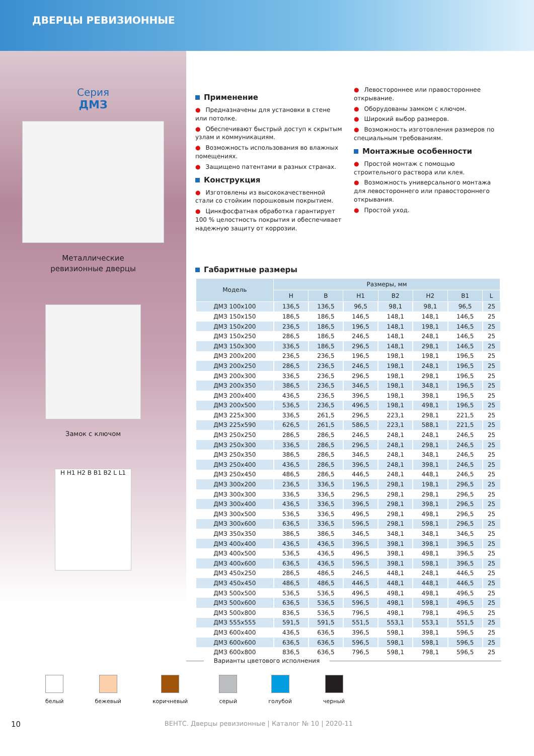ДВЕРЦЫ РЕВИЗИОННЫЕ
Серия
ДМЗ
Металлические
ревизионные дверцы
Замок с ключом
H H1 H2 B B1 B2 L L1
Применение
● Предназначены для установки в стене или потолке.
● Обеспечивают быстрый доступ к скрытым узлам и коммуникациям.
● Возможность использования во влажных помещениях.
● Защищено патентами в разных странах.
Конструкция
● Изготовлены из высококачественной стали со стойким порошковым покрытием.
● Цинкфосфатная обработка гарантирует 100 % целостность покрытия и обеспечивает надежную защиту от коррозии.
● Левостороннее или правостороннее открывание.
● Оборудованы замком с ключом.
● Широкий выбор размеров.
● Возможность изготовления размеров по специальным требованиям.
Монтажные особенности
● Простой монтаж с помощью строительного раствора или клея.
● Возможность универсального монтажа для левостороннего или правостороннего открывания.
● Простой уход.
Габаритные размеры
| Модель | Размеры, мм | | | | | | |
| --- | --- | --- | --- | --- | --- | --- | --- |
| | H | B | H1 | B2 | H2 | B1 | L |
| ДМЗ 100х100 | 136,5 | 136,5 | 96,5 | 98,1 | 98,1 | 96,5 | 25 |
| ДМЗ 150х150 | 186,5 | 186,5 | 146,5 | 148,1 | 148,1 | 146,5 | 25 |
| ДМЗ 150х200 | 236,5 | 186,5 | 196,5 | 148,1 | 198,1 | 146,5 | 25 |
| ДМЗ 150х250 | 286,5 | 186,5 | 246,5 | 148,1 | 248,1 | 146,5 | 25 |
| ДМЗ 150х300 | 336,5 | 186,5 | 296,5 | 148,1 | 298,1 | 146,5 | 25 |
| ДМЗ 200х200 | 236,5 | 236,5 | 196,5 | 198,1 | 198,1 | 196,5 | 25 |
| ДМЗ 200х250 | 286,5 | 236,5 | 246,5 | 198,1 | 248,1 | 196,5 | 25 |
| ДМЗ 200х300 | 336,5 | 236,5 | 296,5 | 198,1 | 298,1 | 196,5 | 25 |
| ДМЗ 200х350 | 386,5 | 236,5 | 346,5 | 198,1 | 348,1 | 196,5 | 25 |
| ДМЗ 200х400 | 436,5 | 236,5 | 396,5 | 198,1 | 398,1 | 196,5 | 25 |
| ДМЗ 200х500 | 536,5 | 236,5 | 496,5 | 198,1 | 498,1 | 196,5 | 25 |
| ДМЗ 225х300 | 336,5 | 261,5 | 296,5 | 223,1 | 298,1 | 221,5 | 25 |
| ДМЗ 225х590 | 626,5 | 261,5 | 586,5 | 223,1 | 588,1 | 221,5 | 25 |
| ДМЗ 250х250 | 286,5 | 286,5 | 246,5 | 248,1 | 248,1 | 246,5 | 25 |
| ДМЗ 250х300 | 336,5 | 286,5 | 296,5 | 248,1 | 298,1 | 246,5 | 25 |
| ДМЗ 250х350 | 386,5 | 286,5 | 346,5 | 248,1 | 348,1 | 246,5 | 25 |
| ДМЗ 250х400 | 436,5 | 286,5 | 396,5 | 248,1 | 398,1 | 246,5 | 25 |
| ДМЗ 250х450 | 486,5 | 286,5 | 446,5 | 248,1 | 448,1 | 246,5 | 25 |
| ДМЗ 300х200 | 236,5 | 336,5 | 196,5 | 298,1 | 198,1 | 296,5 | 25 |
| ДМЗ 300х300 | 336,5 | 336,5 | 296,5 | 298,1 | 298,1 | 296,5 | 25 |
| ДМЗ 300х400 | 436,5 | 336,5 | 396,5 | 298,1 | 398,1 | 296,5 | 25 |
| ДМЗ 300х500 | 536,5 | 336,5 | 496,5 | 298,1 | 498,1 | 296,5 | 25 |
| ДМЗ 300х600 | 636,5 | 336,5 | 596,5 | 298,1 | 598,1 | 296,5 | 25 |
| ДМЗ 350х350 | 386,5 | 386,5 | 346,5 | 348,1 | 348,1 | 346,5 | 25 |
| ДМЗ 400х400 | 436,5 | 436,5 | 396,5 | 398,1 | 398,1 | 396,5 | 25 |
| ДМЗ 400х500 | 536,5 | 436,5 | 496,5 | 398,1 | 498,1 | 396,5 | 25 |
| ДМЗ 400х600 | 636,5 | 436,5 | 596,5 | 398,1 | 598,1 | 396,5 | 25 |
| ДМЗ 450х250 | 286,5 | 486,5 | 246,5 | 448,1 | 248,1 | 446,5 | 25 |
| ДМЗ 450х450 | 486,5 | 486,5 | 446,5 | 448,1 | 448,1 | 446,5 | 25 |
| ДМЗ 500х500 | 536,5 | 536,5 | 496,5 | 498,1 | 498,1 | 496,5 | 25 |
| ДМЗ 500х600 | 636,5 | 536,5 | 596,5 | 498,1 | 598,1 | 496,5 | 25 |
| ДМЗ 500х800 | 836,5 | 536,5 | 796,5 | 498,1 | 798,1 | 496,5 | 25 |
| ДМЗ 555х555 | 591,5 | 591,5 | 551,5 | 553,1 | 553,1 | 551,5 | 25 |
| ДМЗ 600х400 | 436,5 | 636,5 | 396,5 | 598,1 | 398,1 | 596,5 | 25 |
| ДМЗ 600х600 | 636,5 | 636,5 | 596,5 | 598,1 | 598,1 | 596,5 | 25 |
| ДМЗ 600х800 | 836,5 | 636,5 | 796,5 | 598,1 | 798,1 | 596,5 | 25 |
Варианты цветового исполнения
белый бежевый коричневый серый голубой черный
10 ВЕНТС. Дверцы ревизионные | Каталог № 10 | 2020-11